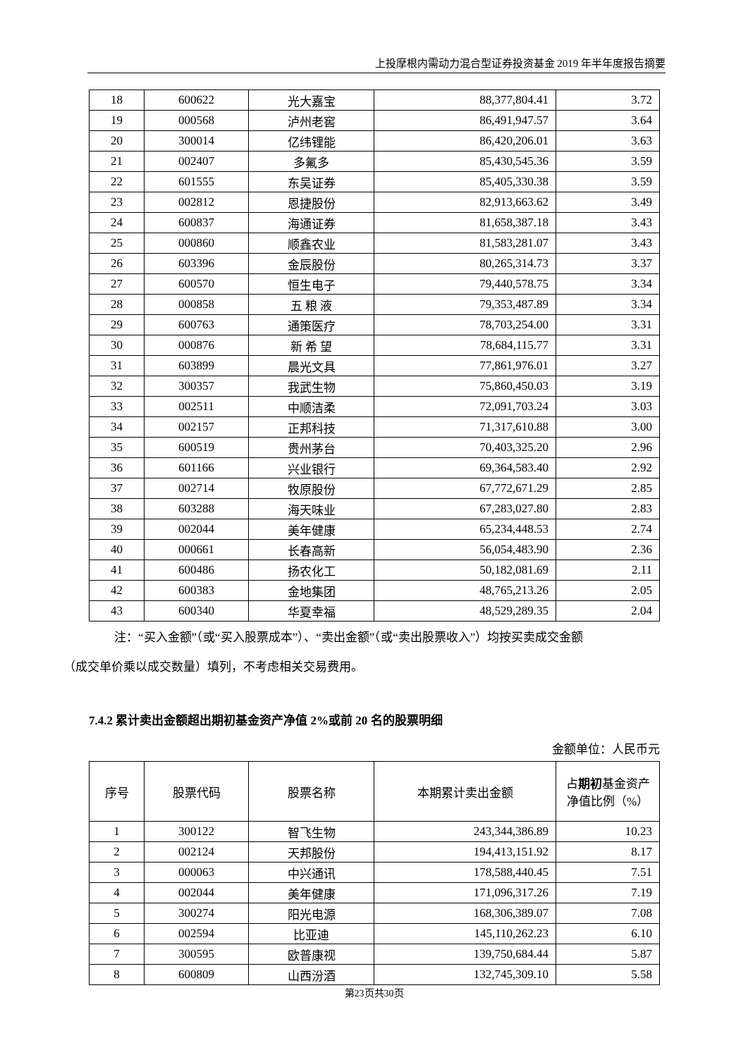上投摩根内需动力混合型证券投资基金 2019 年半年度报告摘要
| 18 | 600622 | 光大嘉宝 | 88,377,804.41 | 3.72 |
| 19 | 000568 | 泸州老窖 | 86,491,947.57 | 3.64 |
| 20 | 300014 | 亿纬锂能 | 86,420,206.01 | 3.63 |
| 21 | 002407 | 多氟多 | 85,430,545.36 | 3.59 |
| 22 | 601555 | 东吴证券 | 85,405,330.38 | 3.59 |
| 23 | 002812 | 恩捷股份 | 82,913,663.62 | 3.49 |
| 24 | 600837 | 海通证券 | 81,658,387.18 | 3.43 |
| 25 | 000860 | 顺鑫农业 | 81,583,281.07 | 3.43 |
| 26 | 603396 | 金辰股份 | 80,265,314.73 | 3.37 |
| 27 | 600570 | 恒生电子 | 79,440,578.75 | 3.34 |
| 28 | 000858 | 五 粮 液 | 79,353,487.89 | 3.34 |
| 29 | 600763 | 通策医疗 | 78,703,254.00 | 3.31 |
| 30 | 000876 | 新 希 望 | 78,684,115.77 | 3.31 |
| 31 | 603899 | 晨光文具 | 77,861,976.01 | 3.27 |
| 32 | 300357 | 我武生物 | 75,860,450.03 | 3.19 |
| 33 | 002511 | 中顺洁柔 | 72,091,703.24 | 3.03 |
| 34 | 002157 | 正邦科技 | 71,317,610.88 | 3.00 |
| 35 | 600519 | 贵州茅台 | 70,403,325.20 | 2.96 |
| 36 | 601166 | 兴业银行 | 69,364,583.40 | 2.92 |
| 37 | 002714 | 牧原股份 | 67,772,671.29 | 2.85 |
| 38 | 603288 | 海天味业 | 67,283,027.80 | 2.83 |
| 39 | 002044 | 美年健康 | 65,234,448.53 | 2.74 |
| 40 | 000661 | 长春高新 | 56,054,483.90 | 2.36 |
| 41 | 600486 | 扬农化工 | 50,182,081.69 | 2.11 |
| 42 | 600383 | 金地集团 | 48,765,213.26 | 2.05 |
| 43 | 600340 | 华夏幸福 | 48,529,289.35 | 2.04 |
注：“买入金额”（或“买入股票成本”）、“卖出金额”（或“卖出股票收入”）均按买卖成交金额
（成交单价乘以成交数量）填列，不考虑相关交易费用。
7.4.2 累计卖出金额超出期初基金资产净值 2%或前 20 名的股票明细
金额单位：人民币元
| 序号 | 股票代码 | 股票名称 | 本期累计卖出金额 | 占 期初 基金资产净值比例（%） |
| --- | --- | --- | --- | --- |
| 1 | 300122 | 智飞生物 | 243,344,386.89 | 10.23 |
| 2 | 002124 | 天邦股份 | 194,413,151.92 | 8.17 |
| 3 | 000063 | 中兴通讯 | 178,588,440.45 | 7.51 |
| 4 | 002044 | 美年健康 | 171,096,317.26 | 7.19 |
| 5 | 300274 | 阳光电源 | 168,306,389.07 | 7.08 |
| 6 | 002594 | 比亚迪 | 145,110,262.23 | 6.10 |
| 7 | 300595 | 欧普康视 | 139,750,684.44 | 5.87 |
| 8 | 600809 | 山西汾酒 | 132,745,309.10 | 5.58 |
第23页共30页